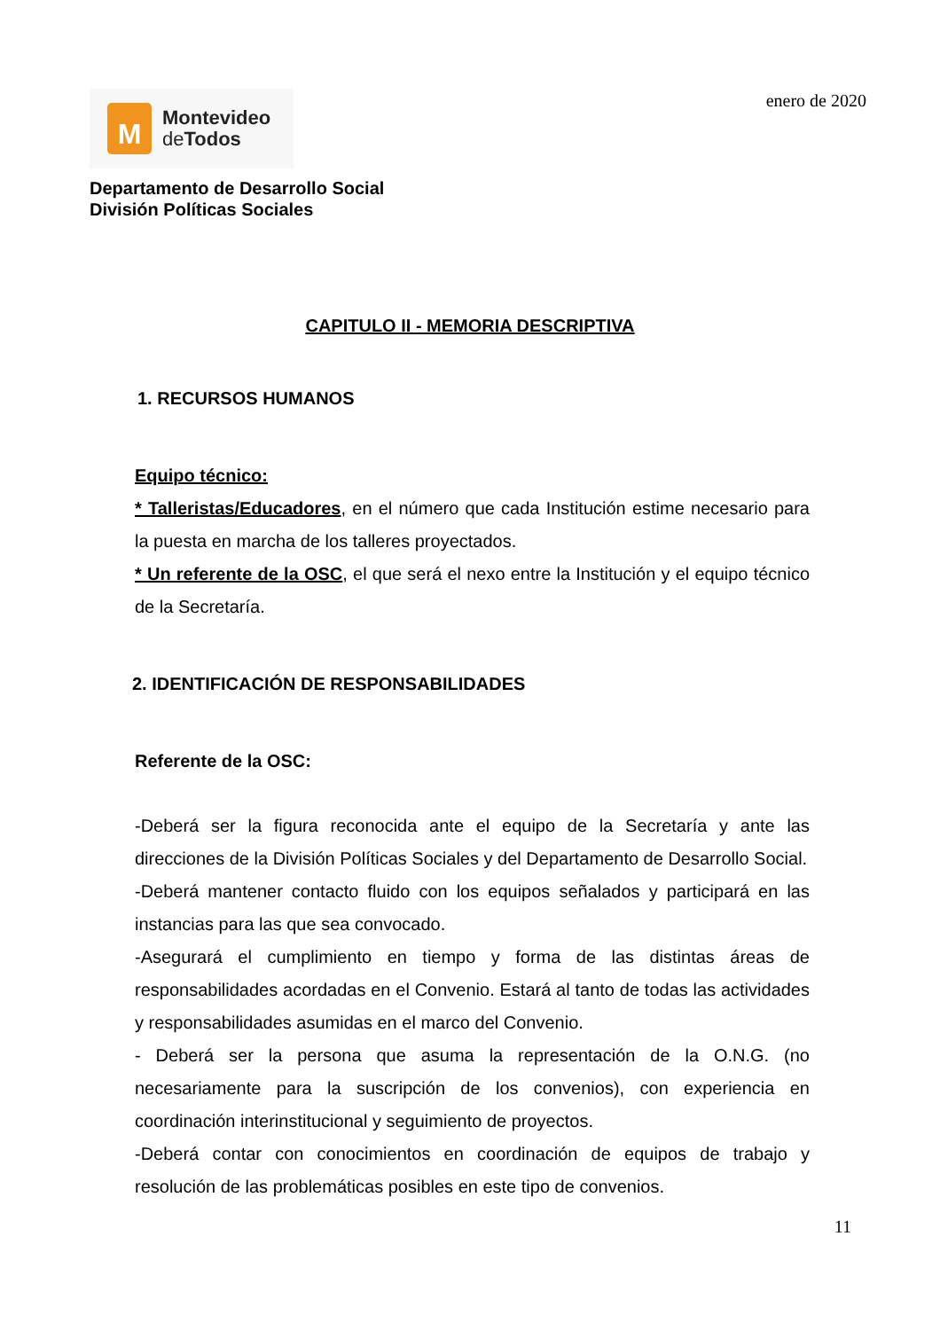M
Montevideo
de Todos
enero de 2020
Departamento de Desarrollo Social
División Políticas Sociales
CAPITULO II - MEMORIA DESCRIPTIVA
1. RECURSOS HUMANOS
Equipo técnico:
* Talleristas/Educadores, en el número que cada Institución estime necesario para la puesta en marcha de los talleres proyectados.
* Un referente de la OSC, el que será el nexo entre la Institución y el equipo técnico de la Secretaría.
2. IDENTIFICACIÓN DE RESPONSABILIDADES
Referente de la OSC:
-Deberá ser la figura reconocida ante el equipo de la Secretaría y ante las direcciones de la División Políticas Sociales y del Departamento de Desarrollo Social.
-Deberá mantener contacto fluido con los equipos señalados y participará en las instancias para las que sea convocado.
-Asegurará el cumplimiento en tiempo y forma de las distintas áreas de responsabilidades acordadas en el Convenio. Estará al tanto de todas las actividades y responsabilidades asumidas en el marco del Convenio.
- Deberá ser la persona que asuma la representación de la O.N.G. (no necesariamente para la suscripción de los convenios), con experiencia en coordinación interinstitucional y seguimiento de proyectos.
-Deberá contar con conocimientos en coordinación de equipos de trabajo y resolución de las problemáticas posibles en este tipo de convenios.
11